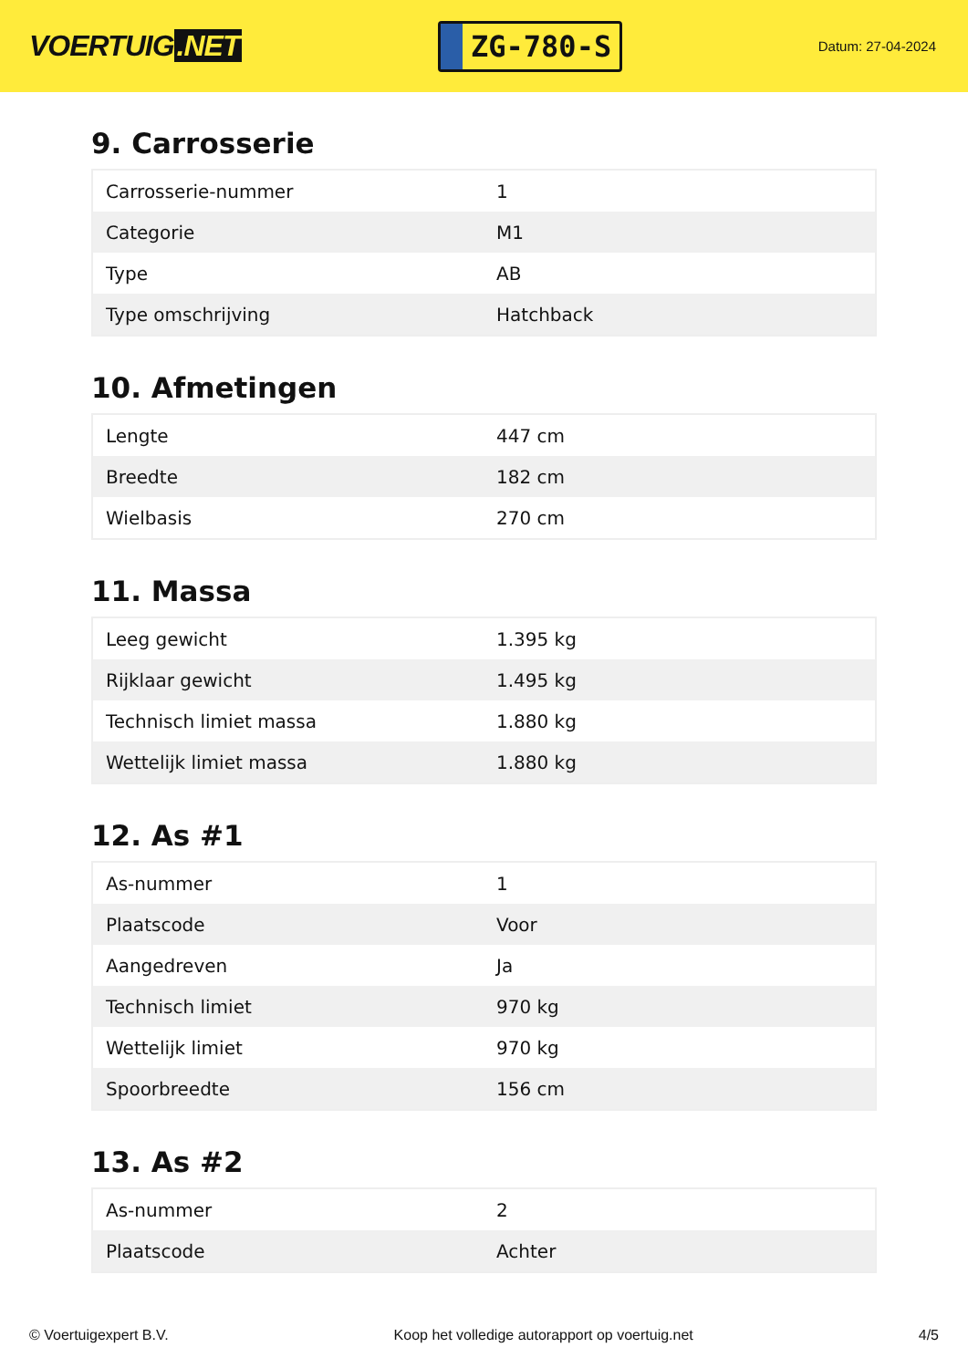VOERTUIG.NET
ZG-780-S
Datum: 27-04-2024
9. Carrosserie
| Carrosserie-nummer | 1 |
| Categorie | M1 |
| Type | AB |
| Type omschrijving | Hatchback |
10. Afmetingen
| Lengte | 447 cm |
| Breedte | 182 cm |
| Wielbasis | 270 cm |
11. Massa
| Leeg gewicht | 1.395 kg |
| Rijklaar gewicht | 1.495 kg |
| Technisch limiet massa | 1.880 kg |
| Wettelijk limiet massa | 1.880 kg |
12. As #1
| As-nummer | 1 |
| Plaatscode | Voor |
| Aangedreven | Ja |
| Technisch limiet | 970 kg |
| Wettelijk limiet | 970 kg |
| Spoorbreedte | 156 cm |
13. As #2
| As-nummer | 2 |
| Plaatscode | Achter |
© Voertuigexpert B.V. Koop het volledige autorapport op voertuig.net 4/5